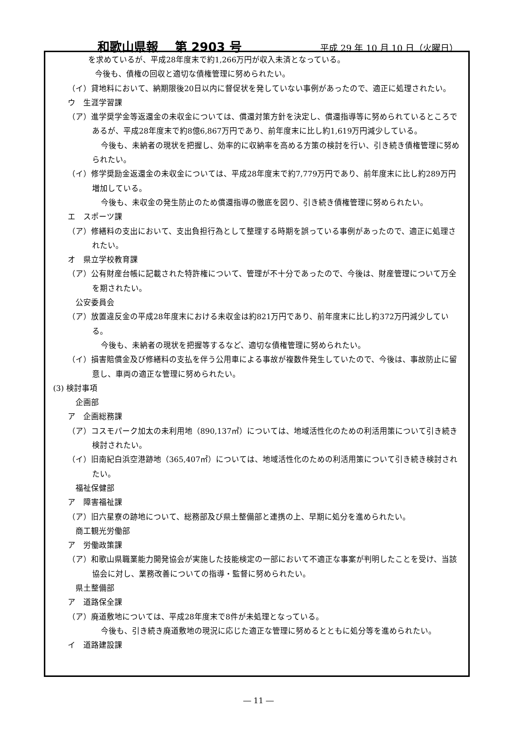和歌山県報　 第 2903 号 平成 29 年 10 月 10 日（火曜日）
を求めているが、平成28年度末で約1,266万円が収入未済となっている。
今後も、債権の回収と適切な債権管理に努められたい。
（イ）貸地料において、納期限後20日以内に督促状を発していない事例があったので、適正に処理されたい。
ウ　生涯学習課
（ア）進学奨学金等返還金の未収金については、償還対策方針を決定し、償還指導等に努められているところであるが、平成28年度末で約8億6,867万円であり、前年度末に比し約1,619万円減少している。
今後も、未納者の現状を把握し、効率的に収納率を高める方策の検討を行い、引き続き債権管理に努められたい。
（イ）修学奨励金返還金の未収金については、平成28年度末で約7,779万円であり、前年度末に比し約289万円増加している。
今後も、未収金の発生防止のため償還指導の徹底を図り、引き続き債権管理に努められたい。
エ　スポーツ課
（ア）修繕料の支出において、支出負担行為として整理する時期を誤っている事例があったので、適正に処理されたい。
オ　県立学校教育課
（ア）公有財産台帳に記載された特許権について、管理が不十分であったので、今後は、財産管理について万全を期されたい。
公安委員会
（ア）放置違反金の平成28年度末における未収金は約821万円であり、前年度末に比し約372万円減少している。
今後も、未納者の現状を把握等するなど、適切な債権管理に努められたい。
（イ）損害賠償金及び修繕料の支払を伴う公用車による事故が複数件発生していたので、今後は、事故防止に留意し、車両の適正な管理に努められたい。
(3) 検討事項
企画部
ア　企画総務課
（ア）コスモパーク加太の未利用地（890,137㎡）については、地域活性化のための利活用策について引き続き検討されたい。
（イ）旧南紀白浜空港跡地（365,407㎡）については、地域活性化のための利活用策について引き続き検討されたい。
福祉保健部
ア　障害福祉課
（ア）旧六星寮の跡地について、総務部及び県土整備部と連携の上、早期に処分を進められたい。
商工観光労働部
ア　労働政策課
（ア）和歌山県職業能力開発協会が実施した技能検定の一部において不適正な事案が判明したことを受け、当該協会に対し、業務改善についての指導・監督に努められたい。
県土整備部
ア　道路保全課
（ア）廃道敷地については、平成28年度末で8件が未処理となっている。
今後も、引き続き廃道敷地の現況に応じた適正な管理に努めるとともに処分等を進められたい。
イ　道路建設課
― 11 ―